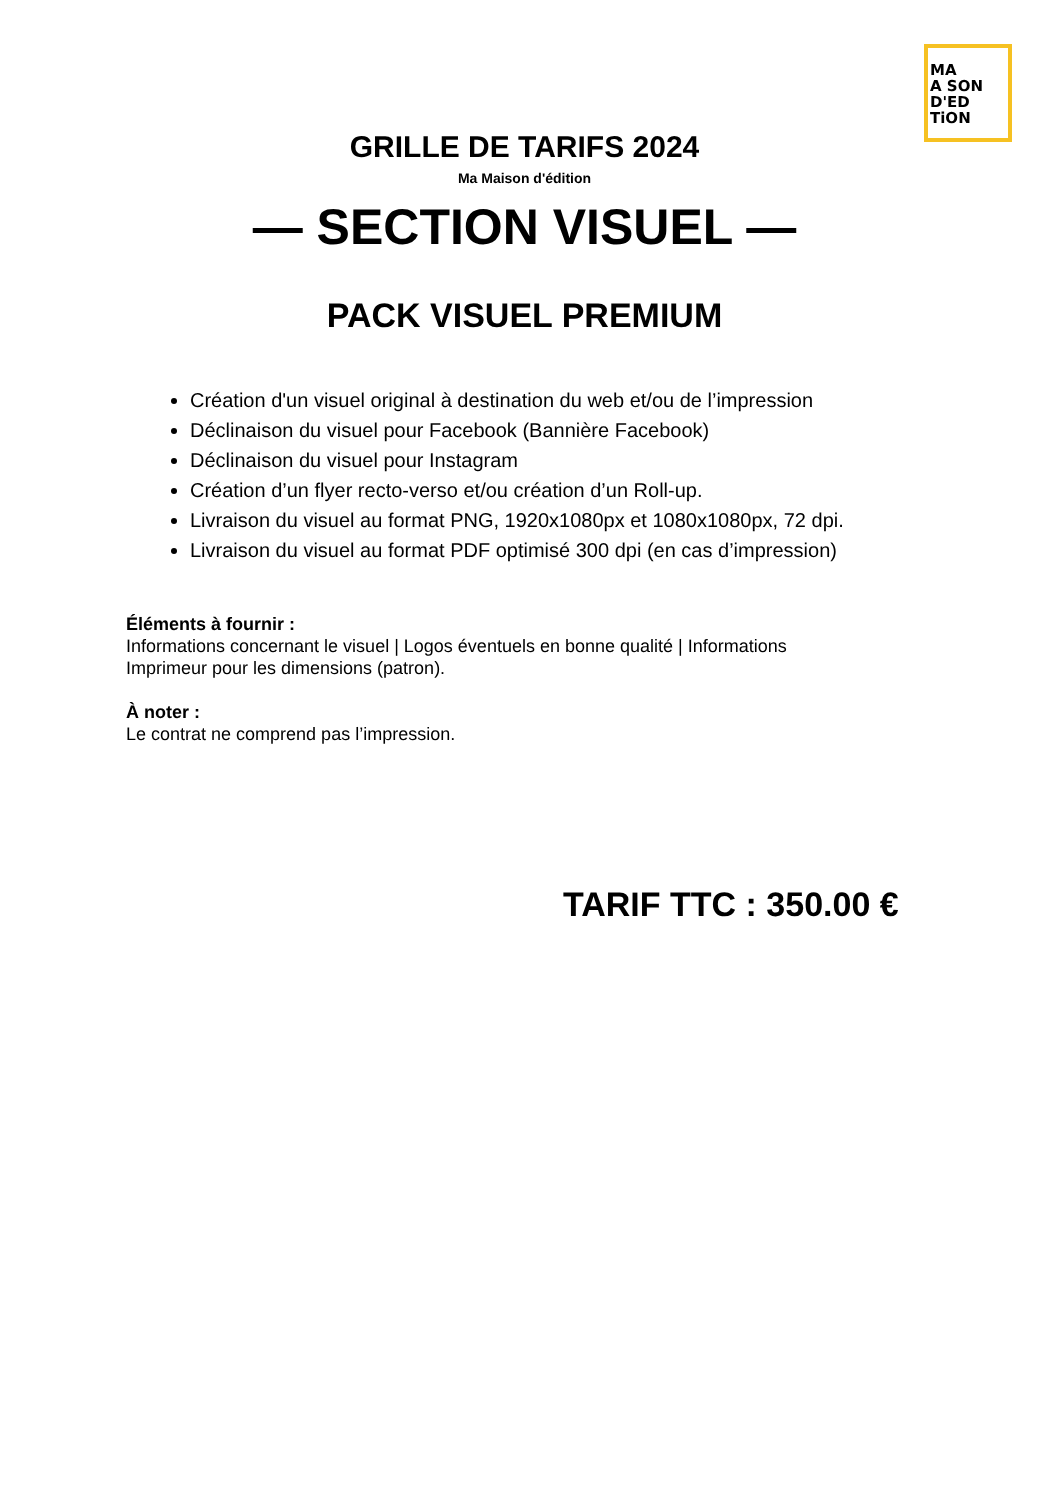MA
A SON
D'ED TiON
GRILLE DE TARIFS 2024
Ma Maison d'édition
— SECTION VISUEL —
PACK VISUEL PREMIUM
Création d'un visuel original à destination du web et/ou de l’impression
Déclinaison du visuel pour Facebook (Bannière Facebook)
Déclinaison du visuel pour Instagram
Création d’un flyer recto-verso et/ou création d’un Roll-up.
Livraison du visuel au format PNG, 1920x1080px et 1080x1080px, 72 dpi.
Livraison du visuel au format PDF optimisé 300 dpi (en cas d’impression)
Éléments à fournir :
Informations concernant le visuel | Logos éventuels en bonne qualité | Informations
Imprimeur pour les dimensions (patron).
À noter :
Le contrat ne comprend pas l’impression.
TARIF TTC : 350.00 €